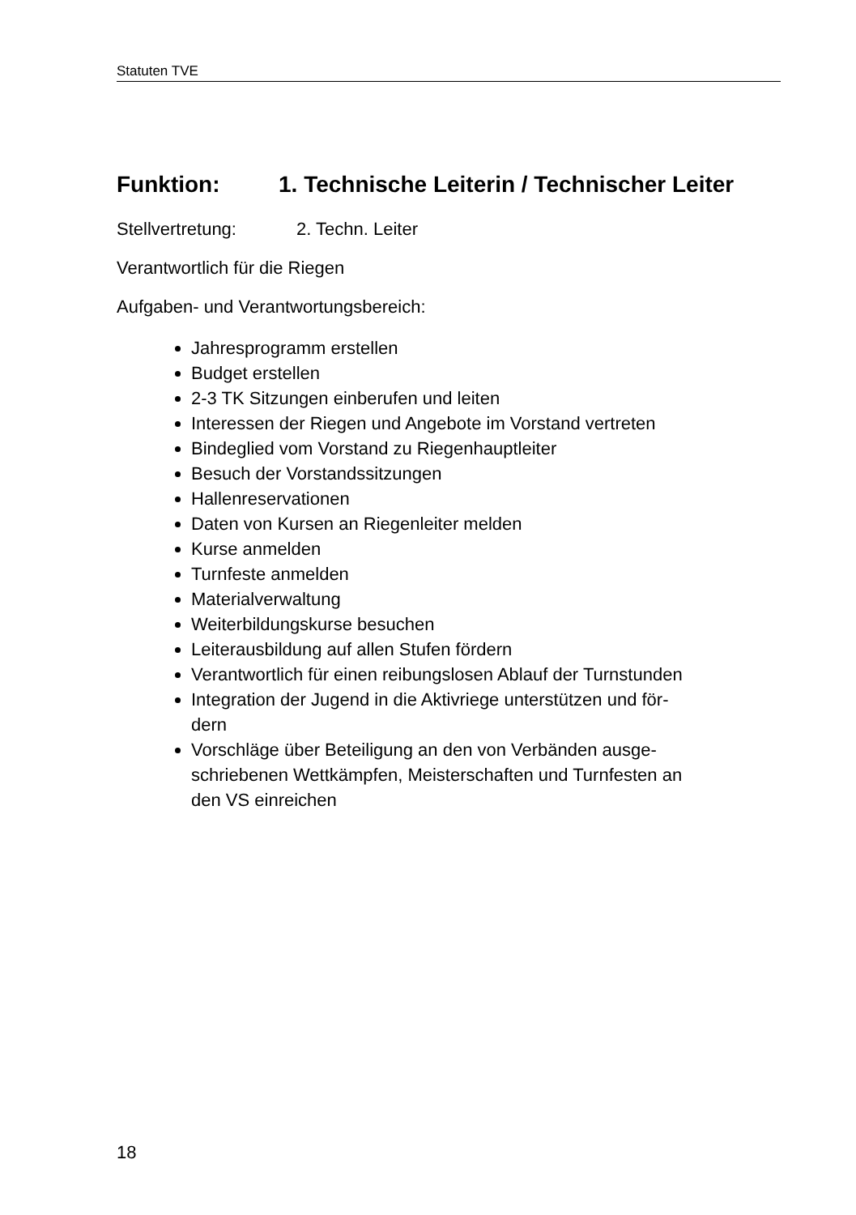Statuten TVE
Funktion: 1. Technische Leiterin / Technischer Leiter
Stellvertretung: 2. Techn. Leiter
Verantwortlich für die Riegen
Aufgaben- und Verantwortungsbereich:
Jahresprogramm erstellen
Budget erstellen
2-3 TK Sitzungen einberufen und leiten
Interessen der Riegen und Angebote im Vorstand vertreten
Bindeglied vom Vorstand zu Riegenhauptleiter
Besuch der Vorstandssitzungen
Hallenreservationen
Daten von Kursen an Riegenleiter melden
Kurse anmelden
Turnfeste anmelden
Materialverwaltung
Weiterbildungskurse besuchen
Leiterausbildung auf allen Stufen fördern
Verantwortlich für einen reibungslosen Ablauf der Turnstunden
Integration der Jugend in die Aktivriege unterstützen und för-
dern
Vorschläge über Beteiligung an den von Verbänden ausge-
schriebenen Wettkämpfen, Meisterschaften und Turnfesten an
den VS einreichen
18